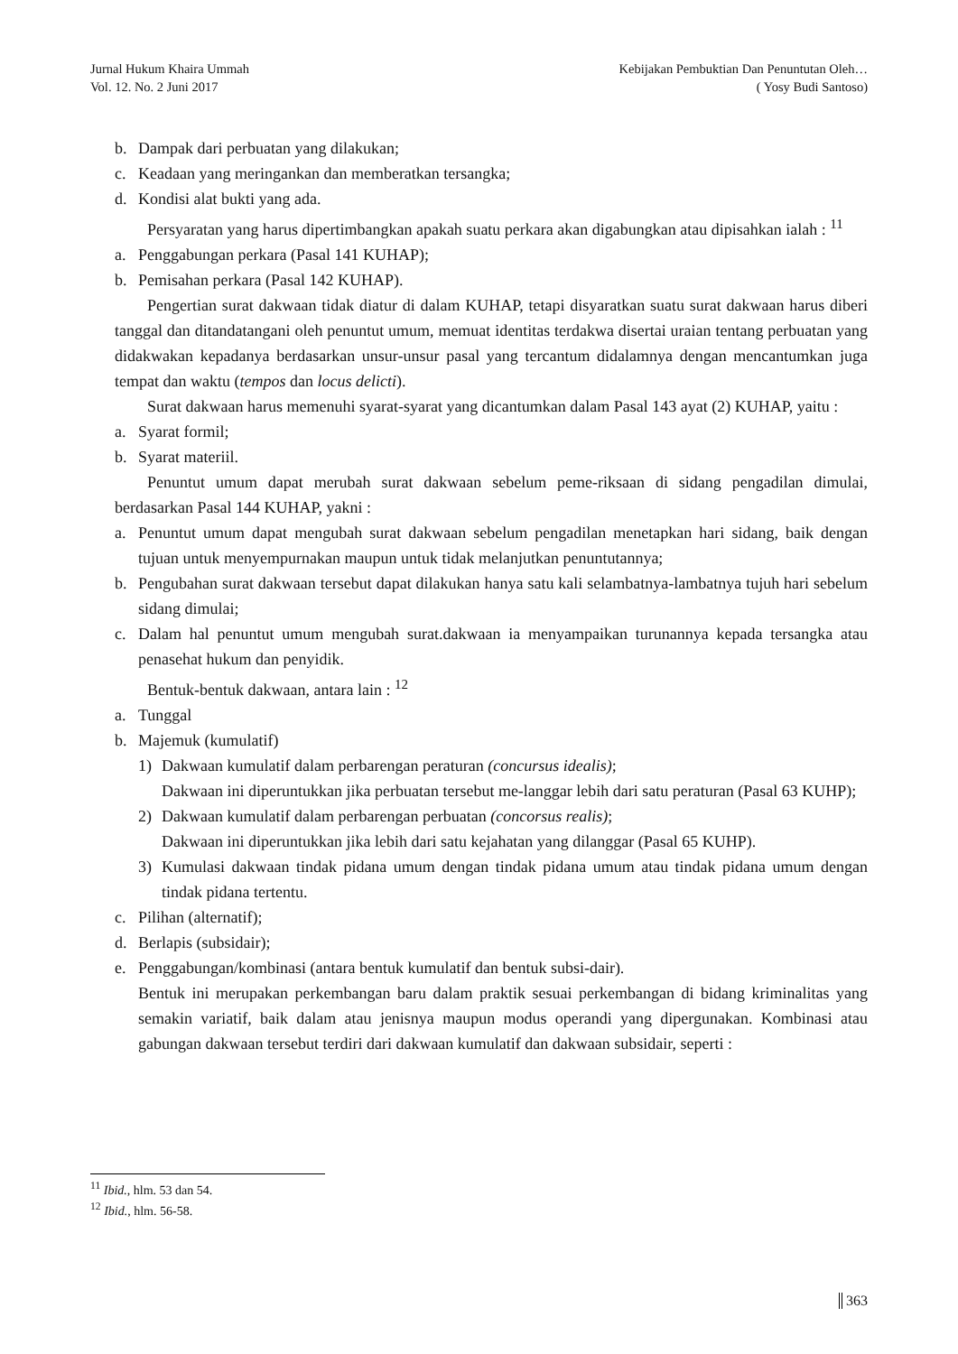Jurnal Hukum Khaira Ummah
Vol. 12. No. 2 Juni 2017
Kebijakan Pembuktian Dan Penuntutan Oleh…
( Yosy Budi Santoso)
b. Dampak dari perbuatan yang dilakukan;
c. Keadaan yang meringankan dan memberatkan tersangka;
d. Kondisi alat bukti yang ada.
Persyaratan yang harus dipertimbangkan apakah suatu perkara akan digabungkan atau dipisahkan ialah : <sup>11</sup>
a. Penggabungan perkara (Pasal 141 KUHAP);
b. Pemisahan perkara (Pasal 142 KUHAP).
Pengertian surat dakwaan tidak diatur di dalam KUHAP, tetapi disyaratkan suatu surat dakwaan harus diberi tanggal dan ditandatangani oleh penuntut umum, memuat identitas terdakwa disertai uraian tentang perbuatan yang didakwakan kepadanya berdasarkan unsur-unsur pasal yang tercantum didalamnya dengan mencantumkan juga tempat dan waktu (tempos dan locus delicti).
Surat dakwaan harus memenuhi syarat-syarat yang dicantumkan dalam Pasal 143 ayat (2) KUHAP, yaitu :
a. Syarat formil;
b. Syarat materiil.
Penuntut umum dapat merubah surat dakwaan sebelum peme-riksaan di sidang pengadilan dimulai, berdasarkan Pasal 144 KUHAP, yakni :
a. Penuntut umum dapat mengubah surat dakwaan sebelum pengadilan menetapkan hari sidang, baik dengan tujuan untuk menyempurnakan maupun untuk tidak melanjutkan penuntutannya;
b. Pengubahan surat dakwaan tersebut dapat dilakukan hanya satu kali selambatnya-lambatnya tujuh hari sebelum sidang dimulai;
c. Dalam hal penuntut umum mengubah surat.dakwaan ia menyampaikan turunannya kepada tersangka atau penasehat hukum dan penyidik.
Bentuk-bentuk dakwaan, antara lain : <sup>12</sup>
a. Tunggal
b. Majemuk (kumulatif)
1) Dakwaan kumulatif dalam perbarengan peraturan (concursus idealis);
Dakwaan ini diperuntukkan jika perbuatan tersebut me-langgar lebih dari satu peraturan (Pasal 63 KUHP);
2) Dakwaan kumulatif dalam perbarengan perbuatan (concorsus realis);
Dakwaan ini diperuntukkan jika lebih dari satu kejahatan yang dilanggar (Pasal 65 KUHP).
3) Kumulasi dakwaan tindak pidana umum dengan tindak pidana umum atau tindak pidana umum dengan tindak pidana tertentu.
c. Pilihan (alternatif);
d. Berlapis (subsidair);
e. Penggabungan/kombinasi (antara bentuk kumulatif dan bentuk subsi-dair).
Bentuk ini merupakan perkembangan baru dalam praktik sesuai perkembangan di bidang kriminalitas yang semakin variatif, baik dalam atau jenisnya maupun modus operandi yang dipergunakan. Kombinasi atau gabungan dakwaan tersebut terdiri dari dakwaan kumulatif dan dakwaan subsidair, seperti :
<sup>11</sup> Ibid., hlm. 53 dan 54.
<sup>12</sup> Ibid., hlm. 56-58.
363